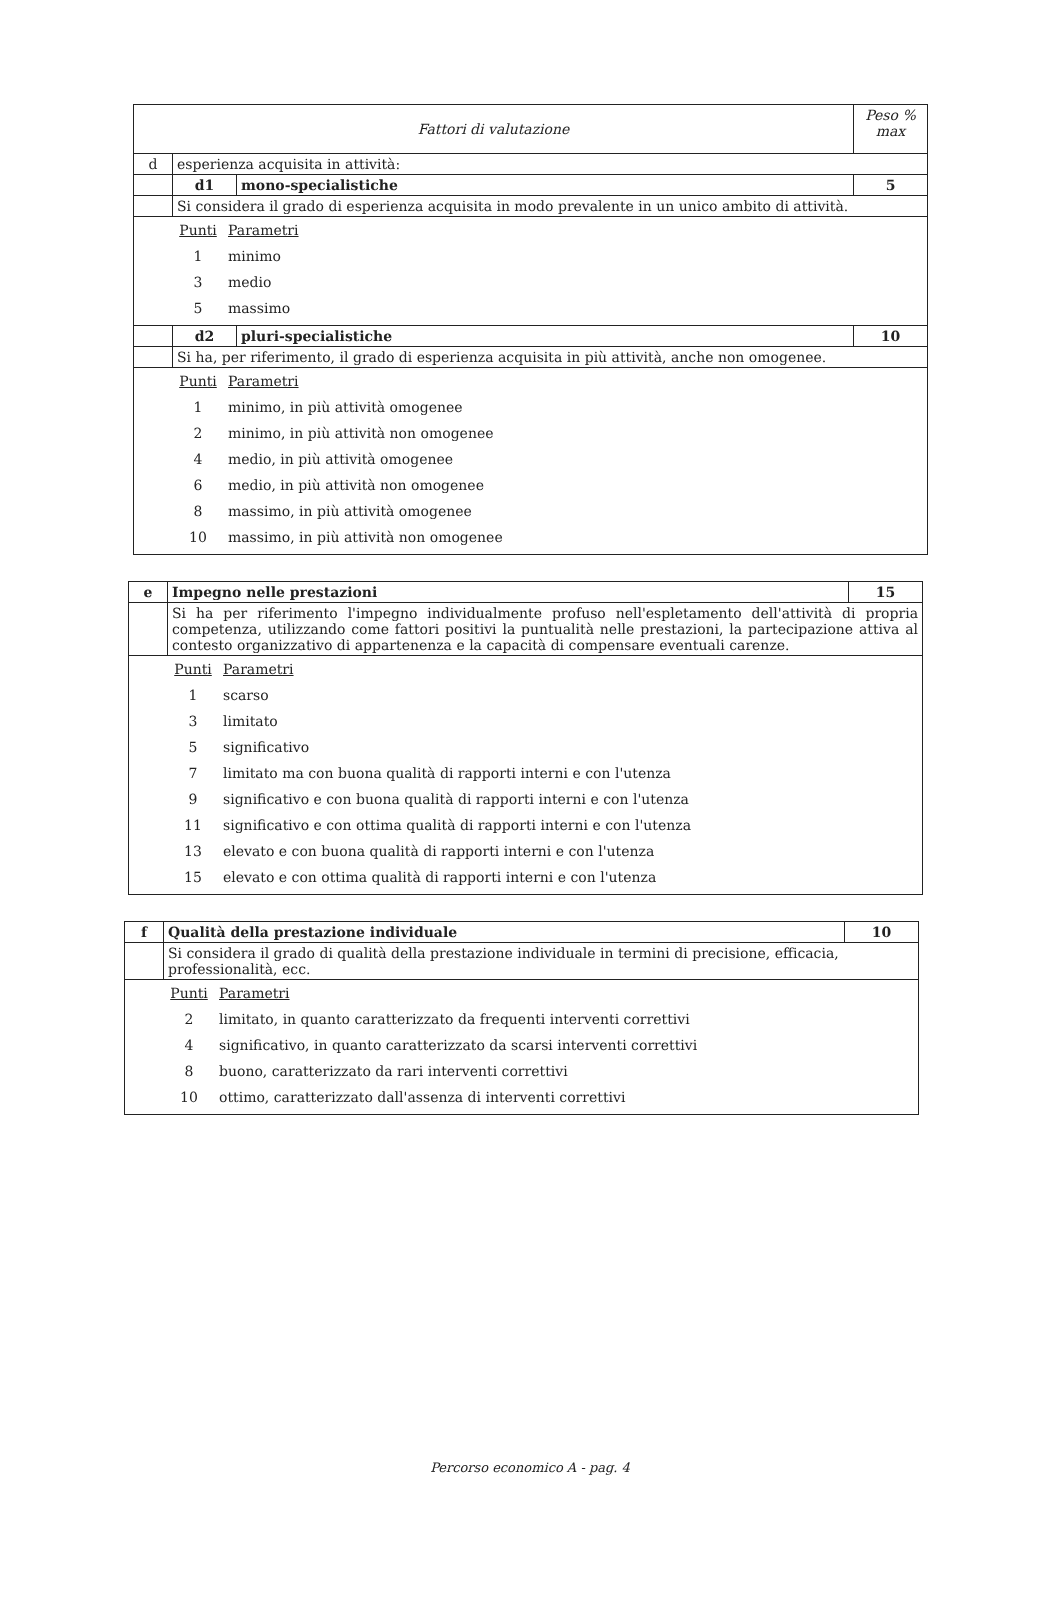| Fattori di valutazione | | | Peso % max |
| d | esperienza acquisita in attività: | | |
| | d1 | mono-specialistiche | 5 |
| | Si considera il grado di esperienza acquisita in modo prevalente in un unico ambito di attività. | | |
| / Punti / Parametri / / 1 / minimo / / 3 / medio / / 5 / massimo / | | | |
| | d2 | pluri-specialistiche | 10 |
| | Si ha, per riferimento, il grado di esperienza acquisita in più attività, anche non omogenee. | | |
| / Punti / Parametri / / 1 / minimo, in più attività omogenee / / 2 / minimo, in più attività non omogenee / / 4 / medio, in più attività omogenee / / 6 / medio, in più attività non omogenee / / 8 / massimo, in più attività omogenee / / 10 / massimo, in più attività non omogenee / | | | |
| e | Impegno nelle prestazioni | 15 |
| | Si ha per riferimento l'impegno individualmente profuso nell'espletamento dell'attività di propria competenza, utilizzando come fattori positivi la puntualità nelle prestazioni, la partecipazione attiva al contesto organizzativo di appartenenza e la capacità di compensare eventuali carenze. | |
| / Punti / Parametri / / 1 / scarso / / 3 / limitato / / 5 / significativo / / 7 / limitato ma con buona qualità di rapporti interni e con l'utenza / / 9 / significativo e con buona qualità di rapporti interni e con l'utenza / / 11 / significativo e con ottima qualità di rapporti interni e con l'utenza / / 13 / elevato e con buona qualità di rapporti interni e con l'utenza / / 15 / elevato e con ottima qualità di rapporti interni e con l'utenza / | | |
| f | Qualità della prestazione individuale | 10 |
| | Si considera il grado di qualità della prestazione individuale in termini di precisione, efficacia, professionalità, ecc. | |
| / Punti / Parametri / / 2 / limitato, in quanto caratterizzato da frequenti interventi correttivi / / 4 / significativo, in quanto caratterizzato da scarsi interventi correttivi / / 8 / buono, caratterizzato da rari interventi correttivi / / 10 / ottimo, caratterizzato dall'assenza di interventi correttivi / | | |
Percorso economico A - pag. 4